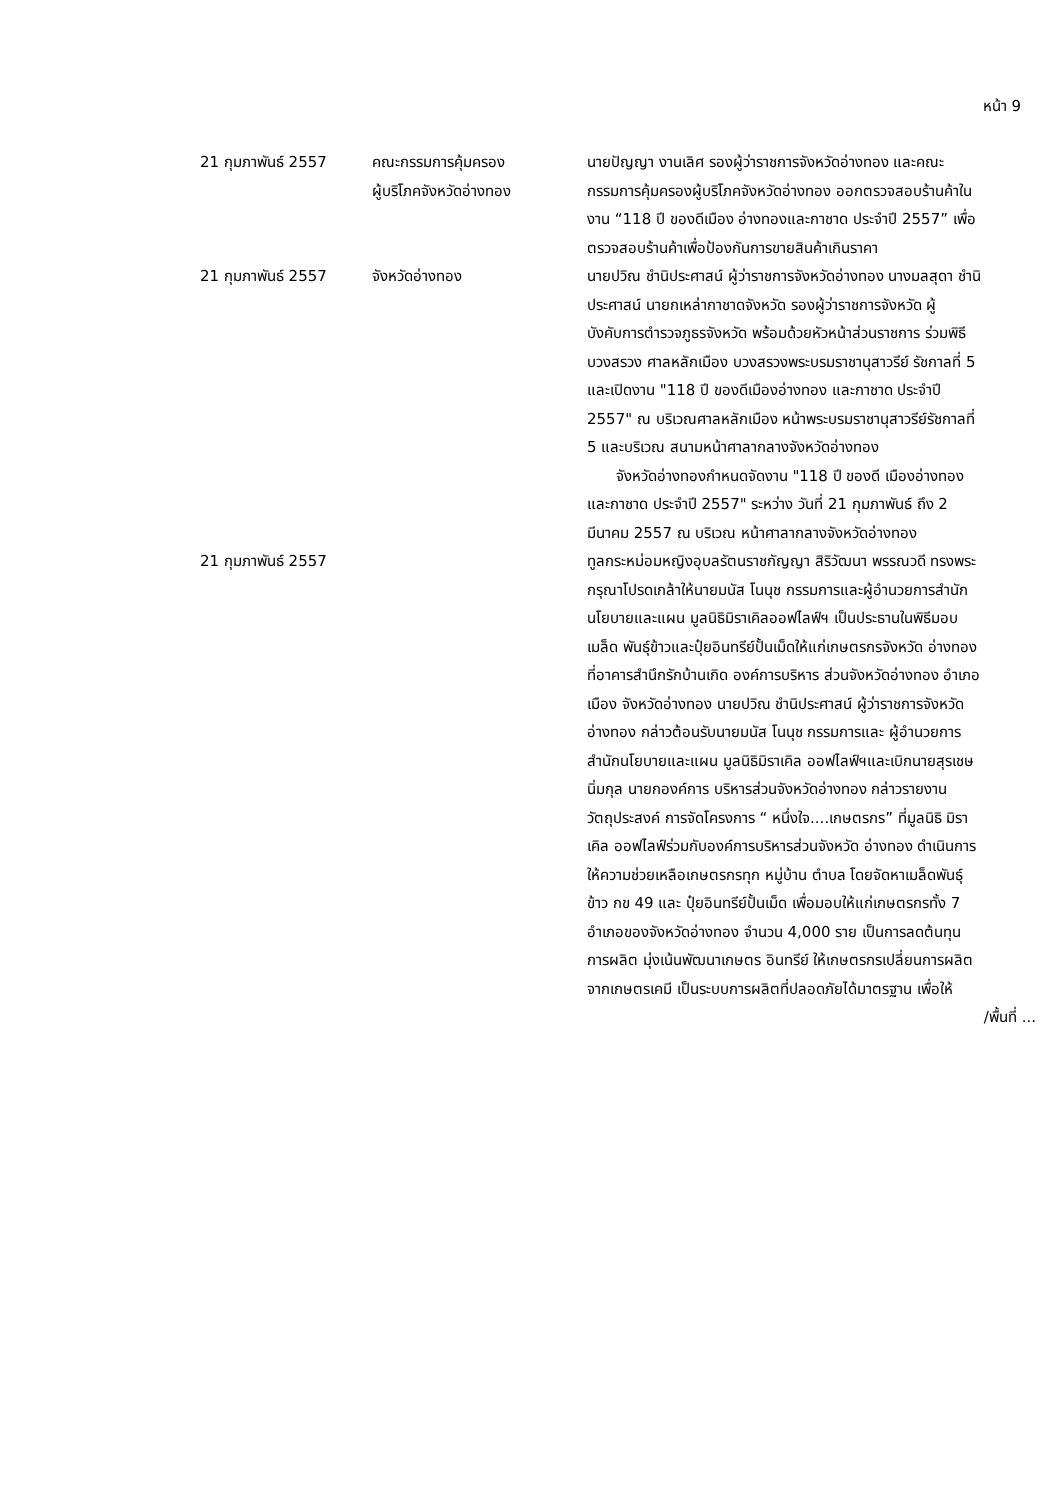หน้า 9
| 21 กุมภาพันธ์ 2557 | คณะกรรมการคุ้มครอง ผู้บริโภคจังหวัดอ่างทอง | นายปัญญา งานเลิศ รองผู้ว่าราชการจังหวัดอ่างทอง และคณะกรรมการคุ้มครองผู้บริโภคจังหวัดอ่างทอง ออกตรวจสอบร้านค้าในงาน “118 ปี ของดีเมือง อ่างทองและกาชาด ประจำปี 2557” เพื่อตรวจสอบร้านค้าเพื่อป้องกันการขายสินค้าเกินราคา |
| 21 กุมภาพันธ์ 2557 | จังหวัดอ่างทอง | นายปวิณ ชำนิประศาสน์ ผู้ว่าราชการจังหวัดอ่างทอง นางมลสุดา ชำนิประศาสน์ นายกเหล่ากาชาดจังหวัด รองผู้ว่าราชการจังหวัด ผู้บังคับการตำรวจภูธรจังหวัด พร้อมด้วยหัวหน้าส่วนราชการ ร่วมพิธีบวงสรวง ศาลหลักเมือง บวงสรวงพระบรมราชานุสาวรีย์ รัชกาลที่ 5 และเปิดงาน "118 ปี ของดีเมืองอ่างทอง และกาชาด ประจำปี 2557" ณ บริเวณศาลหลักเมือง หน้าพระบรมราชานุสาวรีย์รัชกาลที่ 5 และบริเวณ สนามหน้าศาลากลางจังหวัดอ่างทอง จังหวัดอ่างทองกำหนดจัดงาน "118 ปี ของดี เมืองอ่างทองและกาชาด ประจำปี 2557" ระหว่าง วันที่ 21 กุมภาพันธ์ ถึง 2 มีนาคม 2557 ณ บริเวณ หน้าศาลากลางจังหวัดอ่างทอง |
| 21 กุมภาพันธ์ 2557 | | ทูลกระหม่อมหญิงอุบลรัตนราชกัญญา สิริวัฒนา พรรณวดี ทรงพระกรุณาโปรดเกล้าให้นายมนัส โนนุช กรรมการและผู้อำนวยการสำนักนโยบายและแผน มูลนิธิมิราเคิลออฟไลฟ์ฯ เป็นประธานในพิธีมอบเมล็ด พันธุ์ข้าวและปุ๋ยอินทรีย์ปั้นเม็ดให้แก่เกษตรกรจังหวัด อ่างทอง ที่อาคารสำนึกรักบ้านเกิด องค์การบริหาร ส่วนจังหวัดอ่างทอง อำเภอเมือง จังหวัดอ่างทอง นายปวิณ ชำนิประศาสน์ ผู้ว่าราชการจังหวัดอ่างทอง กล่าวต้อนรับนายมนัส โนนุช กรรมการและ ผู้อำนวยการสำนักนโยบายและแผน มูลนิธิมิราเคิล ออฟไลฟ์ฯและเบิกนายสุรเชษ นิ่มกุล นายกองค์การ บริหารส่วนจังหวัดอ่างทอง กล่าวรายงานวัตถุประสงค์ การจัดโครงการ “ หนึ่งใจ....เกษตรกร” ที่มูลนิธิ มิราเคิล ออฟไลฟ์ร่วมกับองค์การบริหารส่วนจังหวัด อ่างทอง ดำเนินการให้ความช่วยเหลือเกษตรกรทุก หมู่บ้าน ตำบล โดยจัดหาเมล็ดพันธุ์ข้าว กข 49 และ ปุ๋ยอินทรีย์ปั้นเม็ด เพื่อมอบให้แก่เกษตรกรทั้ง 7 อำเภอของจังหวัดอ่างทอง จำนวน 4,000 ราย เป็นการลดต้นทุนการผลิต มุ่งเน้นพัฒนาเกษตร อินทรีย์ ให้เกษตรกรเปลี่ยนการผลิตจากเกษตรเคมี เป็นระบบการผลิตที่ปลอดภัยได้มาตรฐาน เพื่อให้ |
/พื้นที่ ...